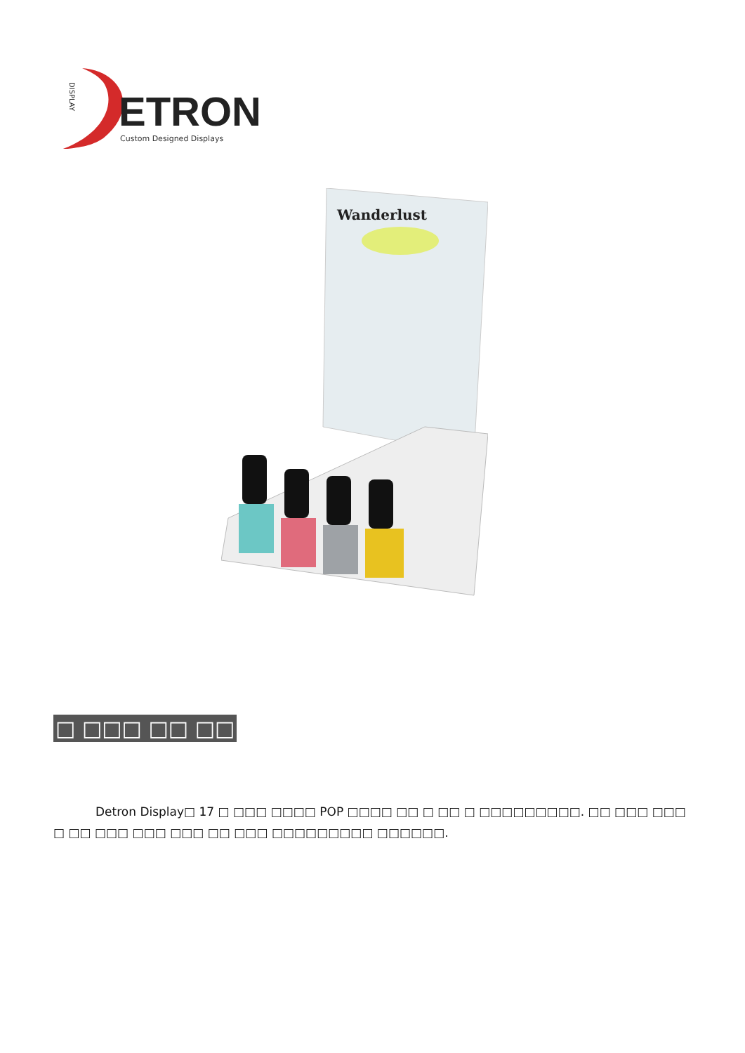DISPLAY
ETRON
Custom Designed Displays
Wanderlust
□ □□□ □□ □□
Detron Display□ 17 □ □□□ □□□□ POP □□□□ □□ □ □□ □ □□□□□□□□□. □□ □□□ □□□ □ □□ □□□ □□□ □□□ □□ □□□ □□□□□□□□□ □□□□□□.